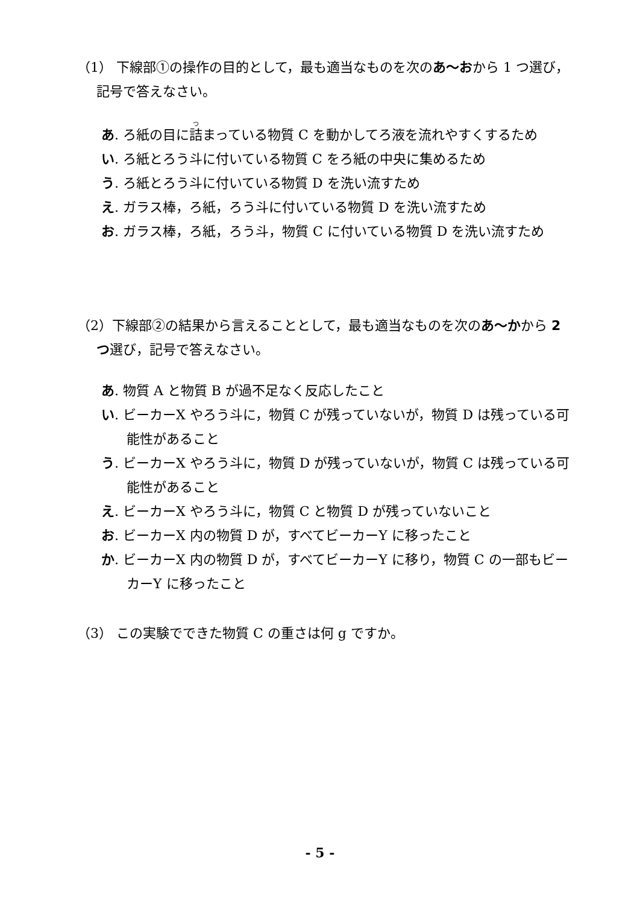（1） 下線部①の操作の目的として，最も適当なものを次のあ～おから 1 つ選び，記号で答えなさい。
あ. ろ紙の目に詰まっている物質 C を動かしてろ液を流れやすくするため
い. ろ紙とろう斗に付いている物質 C をろ紙の中央に集めるため
う. ろ紙とろう斗に付いている物質 D を洗い流すため
え. ガラス棒，ろ紙，ろう斗に付いている物質 D を洗い流すため
お. ガラス棒，ろ紙，ろう斗，物質 C に付いている物質 D を洗い流すため
（2）下線部②の結果から言えることとして，最も適当なものを次のあ～かから 2 つ選び，記号で答えなさい。
あ. 物質 A と物質 B が過不足なく反応したこと
い. ビーカーX やろう斗に，物質 C が残っていないが，物質 D は残っている可能性があること
う. ビーカーX やろう斗に，物質 D が残っていないが，物質 C は残っている可能性があること
え. ビーカーX やろう斗に，物質 C と物質 D が残っていないこと
お. ビーカーX 内の物質 D が，すべてビーカーY に移ったこと
か. ビーカーX 内の物質 D が，すべてビーカーY に移り，物質 C の一部もビーカーY に移ったこと
（3） この実験でできた物質 C の重さは何 g ですか。
- 5 -